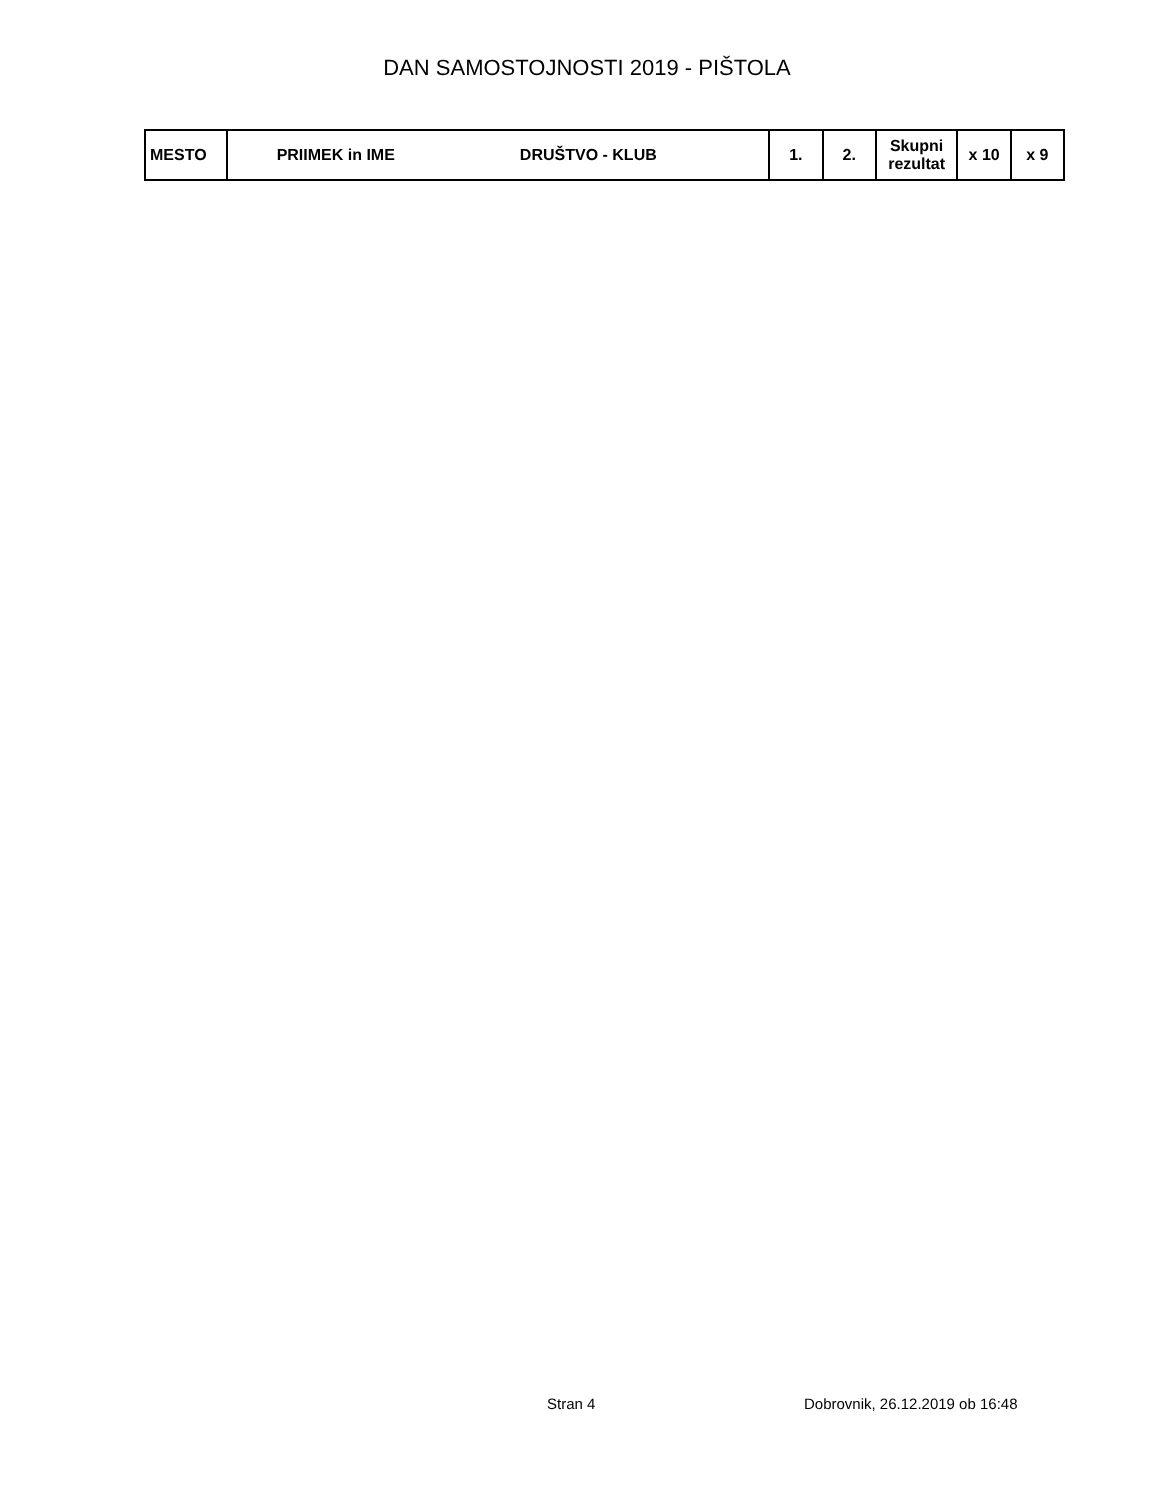DAN SAMOSTOJNOSTI 2019 - PIŠTOLA
| MESTO | PRIIMEK in IME DRUŠTVO - KLUB | 1. | 2. | Skupni rezultat | x 10 | x 9 |
| --- | --- | --- | --- | --- | --- | --- |
Stran 4 Dobrovnik, 26.12.2019 ob 16:48